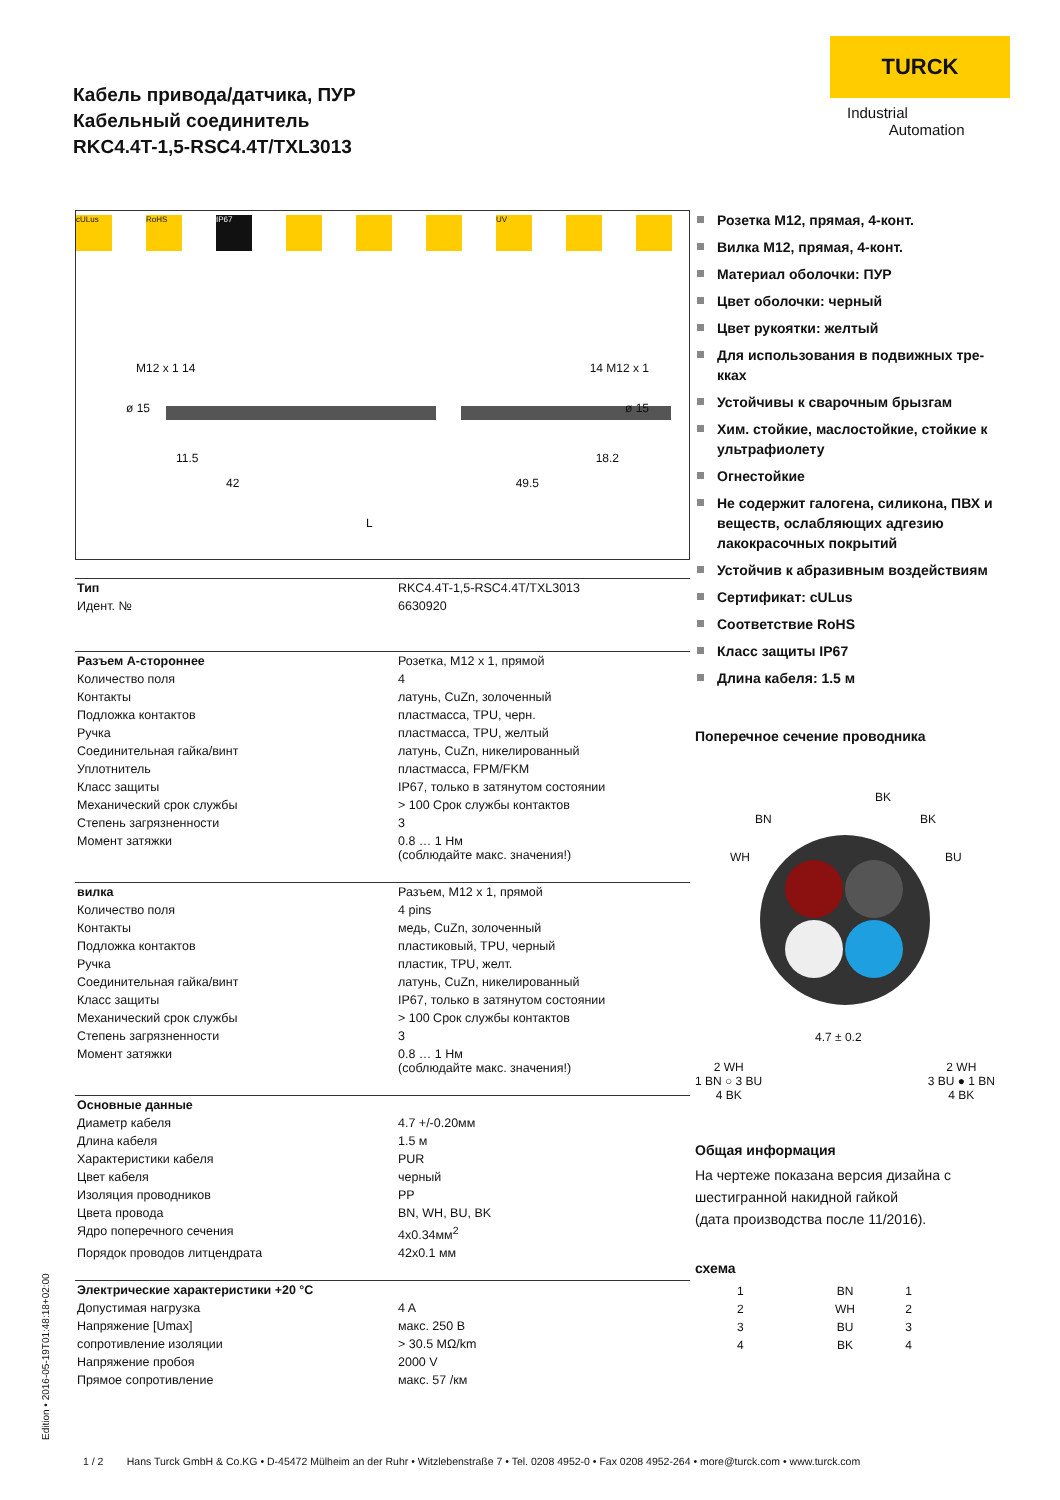Кабель привода/датчика, ПУР
Кабельный соединитель
RKC4.4T-1,5-RSC4.4T/TXL3013
TURCK
Industrial
Automation
cULus RoHS IP67 UV
M12 x 1 14 14 M12 x 1
ø 15 ø 15
11.5 18.2
42 49.5
L
| Тип | RKC4.4T-1,5-RSC4.4T/TXL3013 |
| Идент. № | 6630920 |
| Разъем A-стороннее | Розетка, M12 x 1, прямой |
| Количество поля | 4 |
| Контакты | латунь, CuZn, золоченный |
| Подложка контактов | пластмасса, TPU, черн. |
| Ручка | пластмасса, TPU, желтый |
| Соединительная гайка/винт | латунь, CuZn, никелированный |
| Уплотнитель | пластмасса, FPM/FKM |
| Класс защиты | IP67, только в затянутом состоянии |
| Механический срок службы | > 100 Срок службы контактов |
| Степень загрязненности | 3 |
| Момент затяжки | 0.8 … 1 Нм (соблюдайте макс. значения!) |
| вилка | Разъем, M12 x 1, прямой |
| Количество поля | 4 pins |
| Контакты | медь, CuZn, золоченный |
| Подложка контактов | пластиковый, TPU, черный |
| Ручка | пластик, TPU, желт. |
| Соединительная гайка/винт | латунь, CuZn, никелированный |
| Класс защиты | IP67, только в затянутом состоянии |
| Механический срок службы | > 100 Срок службы контактов |
| Степень загрязненности | 3 |
| Момент затяжки | 0.8 … 1 Нм (соблюдайте макс. значения!) |
| Основные данные | |
| Диаметр кабеля | 4.7 +/-0.20мм |
| Длина кабеля | 1.5 м |
| Характеристики кабеля | PUR |
| Цвет кабеля | черный |
| Изоляция проводников | PP |
| Цвета провода | BN, WH, BU, BK |
| Ядро поперечного сечения | 4x0.34мм<sup>2</sup> |
| Порядок проводов литцендрата | 42x0.1 мм |
| Электрические характеристики +20 °C | |
| Допустимая нагрузка | 4 A |
| Напряжение [Umax] | макс. 250 В |
| сопротивление изоляции | > 30.5 MΩ/km |
| Напряжение пробоя | 2000 V |
| Прямое сопротивление | макс. 57 /км |
Розетка M12, прямая, 4-конт.
Вилка M12, прямая, 4-конт.
Материал оболочки: ПУР
Цвет оболочки: черный
Цвет рукоятки: желтый
Для использования в подвижных тре-кках
Устойчивы к сварочным брызгам
Хим. стойкие, маслостойкие, стойкие к ультрафиолету
Огнестойкие
Не содержит галогена, силикона, ПВХ и веществ, ослабляющих адгезию лакокрасочных покрытий
Устойчив к абразивным воздействиям
Сертификат: cULus
Соответствие RoHS
Класс защиты IP67
Длина кабеля: 1.5 м
Поперечное сечение проводника
BK
BN BK
WH BU
4.7 ± 0.2
2 WH
1 BN ○ 3 BU
4 BK
2 WH
3 BU ● 1 BN
4 BK
Общая информация
На чертеже показана версия дизайна с шестигранной накидной гайкой
(дата производства после 11/2016).
схема
| 1 | BN | 1 |
| 2 | WH | 2 |
| 3 | BU | 3 |
| 4 | BK | 4 |
Edition • 2016-05-19T01:48:18+02:00
1 / 2 Hans Turck GmbH & Co.KG • D-45472 Mülheim an der Ruhr • Witzlebenstraße 7 • Tel. 0208 4952-0 • Fax 0208 4952-264 • more@turck.com • www.turck.com